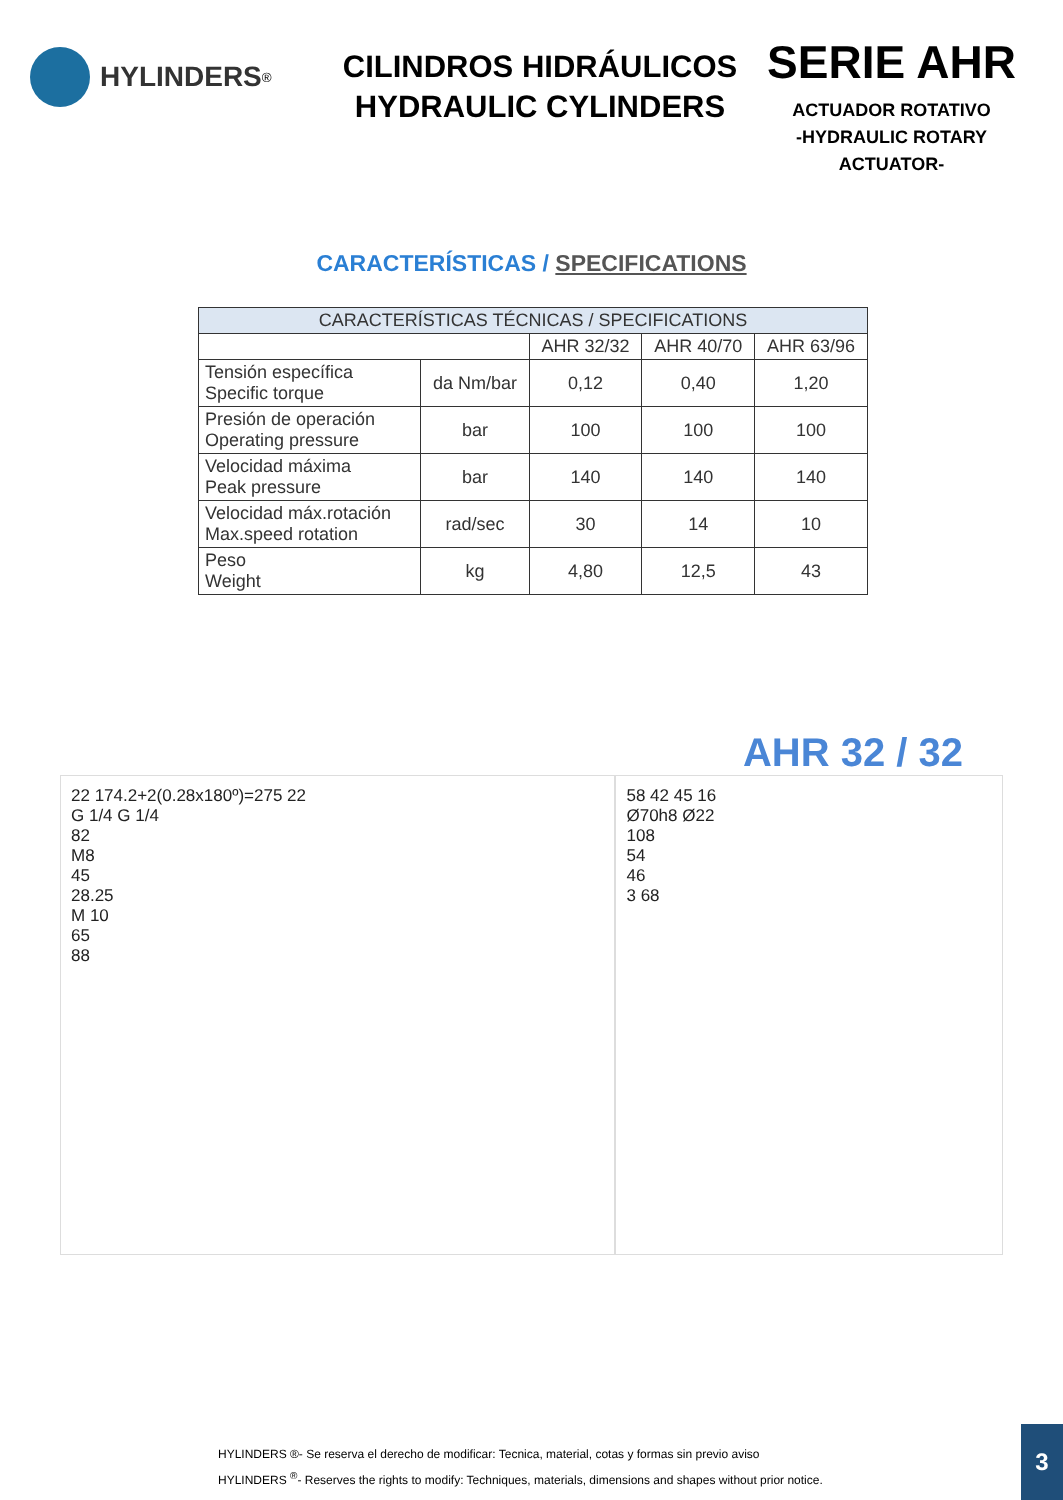HYLINDERS<sup>®</sup>
CILINDROS HIDRÁULICOS
HYDRAULIC CYLINDERS
SERIE AHR
ACTUADOR ROTATIVO
-HYDRAULIC ROTARY
ACTUATOR-
CARACTERÍSTICAS / SPECIFICATIONS
| CARACTERÍSTICAS TÉCNICAS / SPECIFICATIONS | | | | |
| --- | --- | --- | --- | --- |
| | | AHR 32/32 | AHR 40/70 | AHR 63/96 |
| Tensión específica Specific torque | da Nm/bar | 0,12 | 0,40 | 1,20 |
| Presión de operación Operating pressure | bar | 100 | 100 | 100 |
| Velocidad máxima Peak pressure | bar | 140 | 140 | 140 |
| Velocidad máx.rotación Max.speed rotation | rad/sec | 30 | 14 | 10 |
| Peso Weight | kg | 4,80 | 12,5 | 43 |
AHR 32 / 32
22 174.2+2(0.28x180º)=275 22
G 1/4 G 1/4
82
M8
45
28.25
M 10
65
88
58 42 45 16
Ø70h8 Ø22
108
54
46
3 68
HYLINDERS ®- Se reserva el derecho de modificar: Tecnica, material, cotas y formas sin previo aviso
HYLINDERS <sup>®</sup>- Reserves the rights to modify: Techniques, materials, dimensions and shapes without prior notice.
3